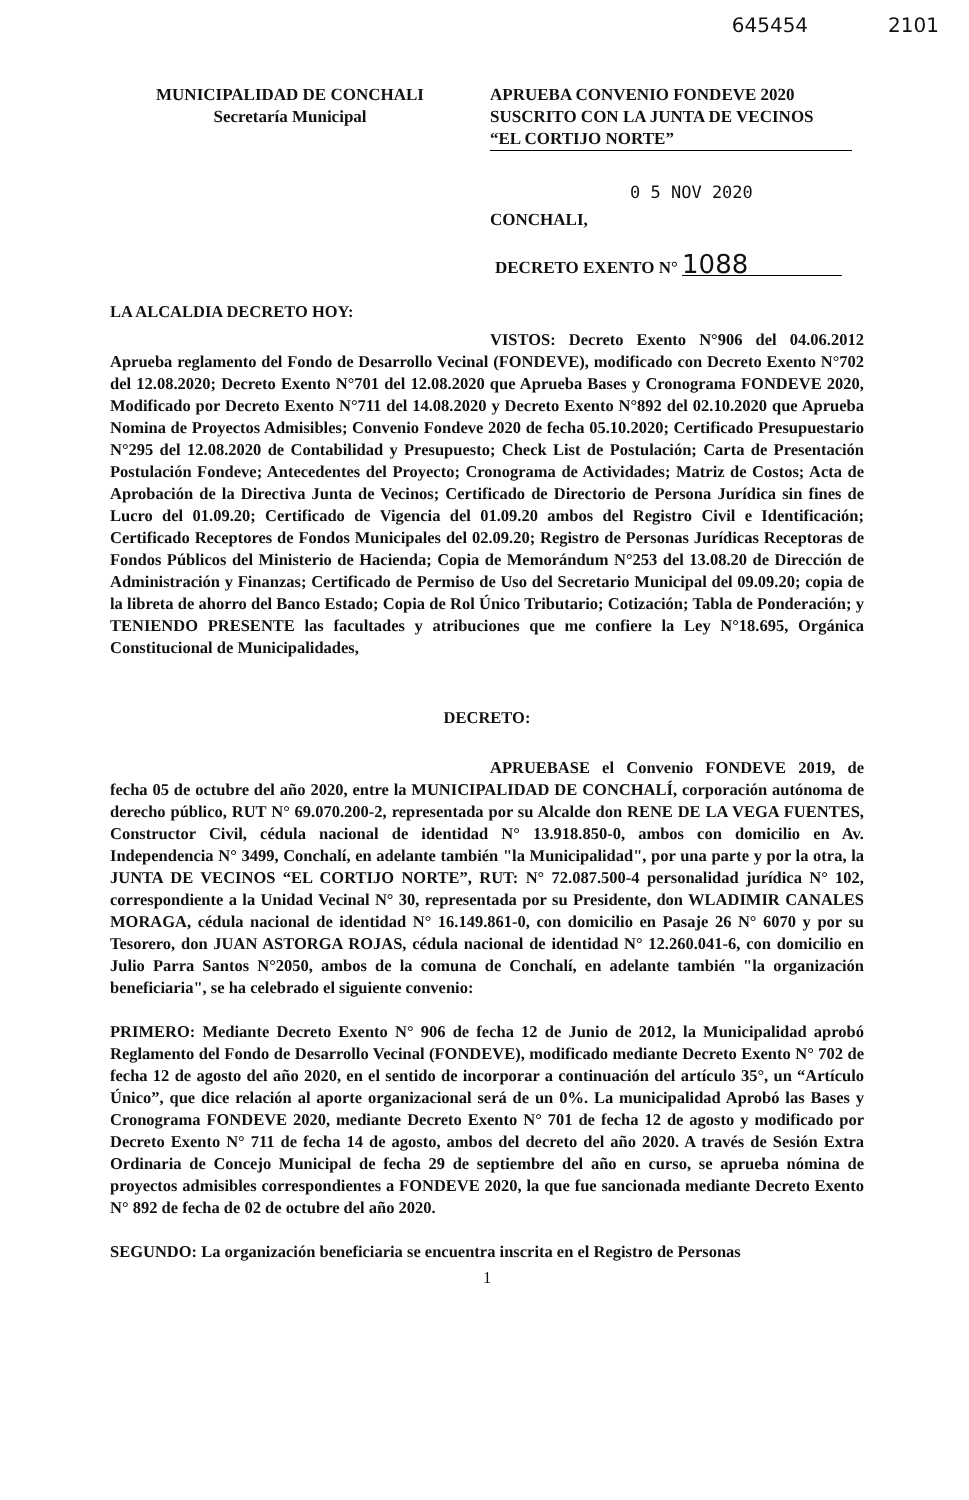645454 2101
MUNICIPALIDAD DE CONCHALI
Secretaría Municipal
APRUEBA CONVENIO FONDEVE 2020
SUSCRITO CON LA JUNTA DE VECINOS
“EL CORTIJO NORTE”
0 5 NOV 2020
CONCHALI,
DECRETO EXENTO N° 1088
LA ALCALDIA DECRETO HOY:
VISTOS: Decreto Exento N°906 del 04.06.2012 Aprueba reglamento del Fondo de Desarrollo Vecinal (FONDEVE), modificado con Decreto Exento N°702 del 12.08.2020; Decreto Exento N°701 del 12.08.2020 que Aprueba Bases y Cronograma FONDEVE 2020, Modificado por Decreto Exento N°711 del 14.08.2020 y Decreto Exento N°892 del 02.10.2020 que Aprueba Nomina de Proyectos Admisibles; Convenio Fondeve 2020 de fecha 05.10.2020; Certificado Presupuestario N°295 del 12.08.2020 de Contabilidad y Presupuesto; Check List de Postulación; Carta de Presentación Postulación Fondeve; Antecedentes del Proyecto; Cronograma de Actividades; Matriz de Costos; Acta de Aprobación de la Directiva Junta de Vecinos; Certificado de Directorio de Persona Jurídica sin fines de Lucro del 01.09.20; Certificado de Vigencia del 01.09.20 ambos del Registro Civil e Identificación; Certificado Receptores de Fondos Municipales del 02.09.20; Registro de Personas Jurídicas Receptoras de Fondos Públicos del Ministerio de Hacienda; Copia de Memorándum N°253 del 13.08.20 de Dirección de Administración y Finanzas; Certificado de Permiso de Uso del Secretario Municipal del 09.09.20; copia de la libreta de ahorro del Banco Estado; Copia de Rol Único Tributario; Cotización; Tabla de Ponderación; y TENIENDO PRESENTE las facultades y atribuciones que me confiere la Ley N°18.695, Orgánica Constitucional de Municipalidades,
DECRETO:
APRUEBASE el Convenio FONDEVE 2019, de fecha 05 de octubre del año 2020, entre la MUNICIPALIDAD DE CONCHALÍ, corporación autónoma de derecho público, RUT N° 69.070.200-2, representada por su Alcalde don RENE DE LA VEGA FUENTES, Constructor Civil, cédula nacional de identidad N° 13.918.850-0, ambos con domicilio en Av. Independencia N° 3499, Conchalí, en adelante también "la Municipalidad", por una parte y por la otra, la JUNTA DE VECINOS “EL CORTIJO NORTE”, RUT: N° 72.087.500-4 personalidad jurídica N° 102, correspondiente a la Unidad Vecinal N° 30, representada por su Presidente, don WLADIMIR CANALES MORAGA, cédula nacional de identidad N° 16.149.861-0, con domicilio en Pasaje 26 N° 6070 y por su Tesorero, don JUAN ASTORGA ROJAS, cédula nacional de identidad N° 12.260.041-6, con domicilio en Julio Parra Santos N°2050, ambos de la comuna de Conchalí, en adelante también "la organización beneficiaria", se ha celebrado el siguiente convenio:
PRIMERO: Mediante Decreto Exento N° 906 de fecha 12 de Junio de 2012, la Municipalidad aprobó Reglamento del Fondo de Desarrollo Vecinal (FONDEVE), modificado mediante Decreto Exento N° 702 de fecha 12 de agosto del año 2020, en el sentido de incorporar a continuación del artículo 35°, un “Artículo Único”, que dice relación al aporte organizacional será de un 0%. La municipalidad Aprobó las Bases y Cronograma FONDEVE 2020, mediante Decreto Exento N° 701 de fecha 12 de agosto y modificado por Decreto Exento N° 711 de fecha 14 de agosto, ambos del decreto del año 2020. A través de Sesión Extra Ordinaria de Concejo Municipal de fecha 29 de septiembre del año en curso, se aprueba nómina de proyectos admisibles correspondientes a FONDEVE 2020, la que fue sancionada mediante Decreto Exento N° 892 de fecha de 02 de octubre del año 2020.
SEGUNDO: La organización beneficiaria se encuentra inscrita en el Registro de Personas
1